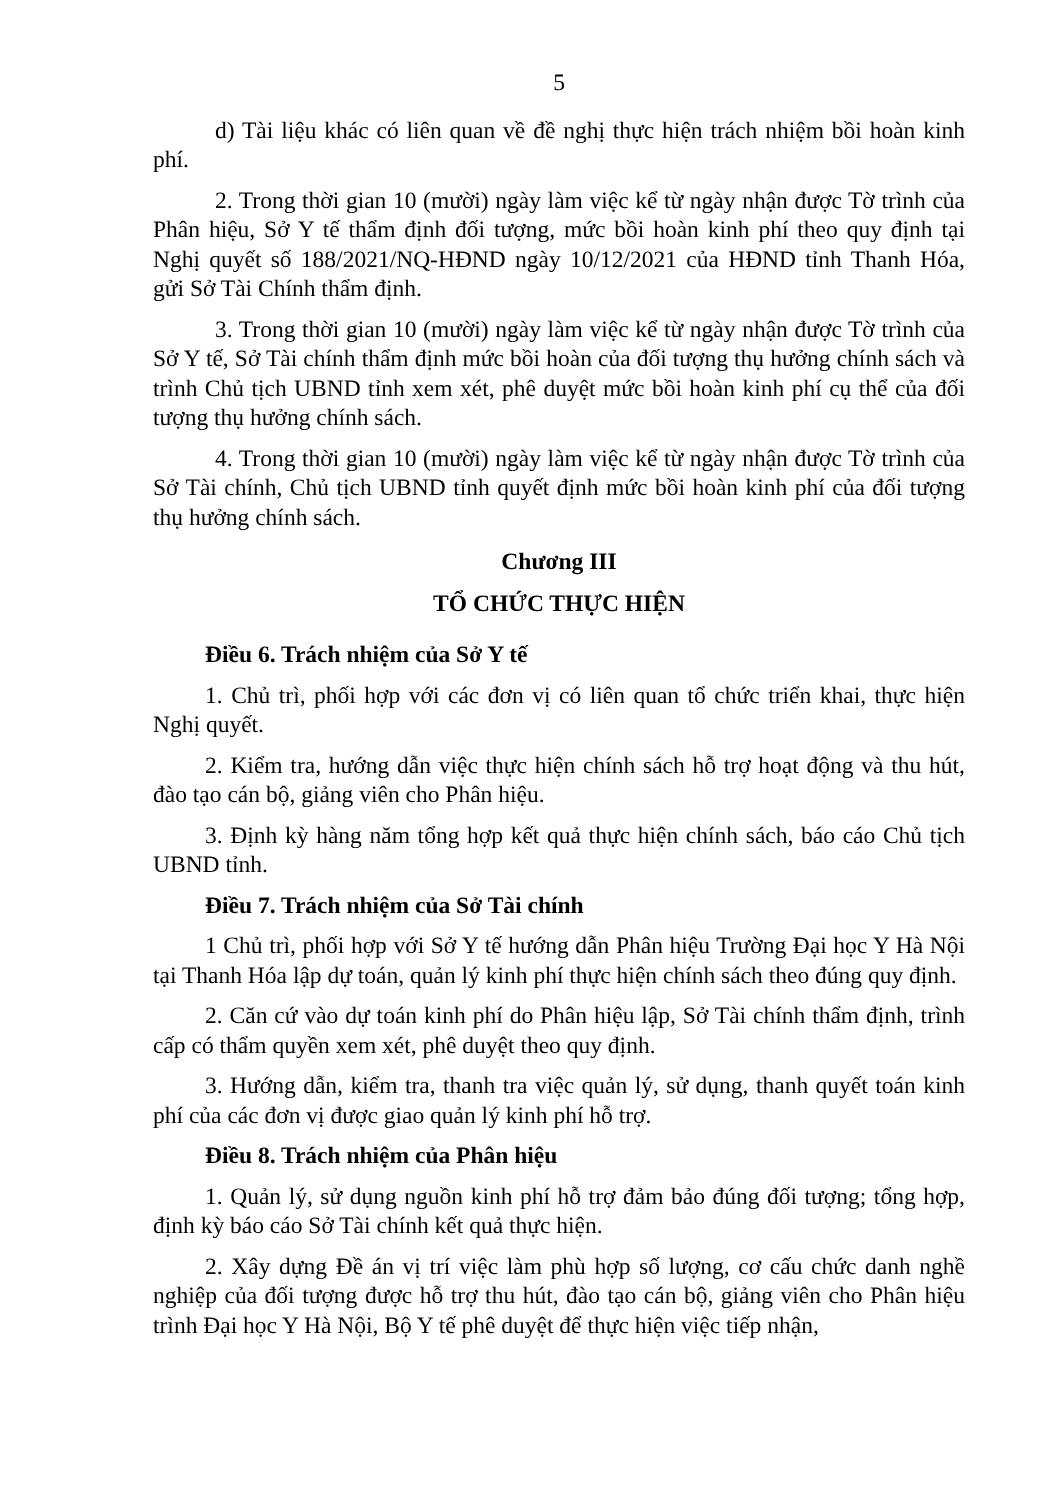5
d) Tài liệu khác có liên quan về đề nghị thực hiện trách nhiệm bồi hoàn kinh phí.
2. Trong thời gian 10 (mười) ngày làm việc kể từ ngày nhận được Tờ trình của Phân hiệu, Sở Y tế thẩm định đối tượng, mức bồi hoàn kinh phí theo quy định tại Nghị quyết số 188/2021/NQ-HĐND ngày 10/12/2021 của HĐND tỉnh Thanh Hóa, gửi Sở Tài Chính thẩm định.
3. Trong thời gian 10 (mười) ngày làm việc kể từ ngày nhận được Tờ trình của Sở Y tế, Sở Tài chính thẩm định mức bồi hoàn của đối tượng thụ hưởng chính sách và trình Chủ tịch UBND tỉnh xem xét, phê duyệt mức bồi hoàn kinh phí cụ thể của đối tượng thụ hưởng chính sách.
4. Trong thời gian 10 (mười) ngày làm việc kể từ ngày nhận được Tờ trình của Sở Tài chính, Chủ tịch UBND tỉnh quyết định mức bồi hoàn kinh phí của đối tượng thụ hưởng chính sách.
Chương III
TỔ CHỨC THỰC HIỆN
Điều 6. Trách nhiệm của Sở Y tế
1. Chủ trì, phối hợp với các đơn vị có liên quan tổ chức triển khai, thực hiện Nghị quyết.
2. Kiểm tra, hướng dẫn việc thực hiện chính sách hỗ trợ hoạt động và thu hút, đào tạo cán bộ, giảng viên cho Phân hiệu.
3. Định kỳ hàng năm tổng hợp kết quả thực hiện chính sách, báo cáo Chủ tịch UBND tỉnh.
Điều 7. Trách nhiệm của Sở Tài chính
1 Chủ trì, phối hợp với Sở Y tế hướng dẫn Phân hiệu Trường Đại học Y Hà Nội tại Thanh Hóa lập dự toán, quản lý kinh phí thực hiện chính sách theo đúng quy định.
2. Căn cứ vào dự toán kinh phí do Phân hiệu lập, Sở Tài chính thẩm định, trình cấp có thẩm quyền xem xét, phê duyệt theo quy định.
3. Hướng dẫn, kiểm tra, thanh tra việc quản lý, sử dụng, thanh quyết toán kinh phí của các đơn vị được giao quản lý kinh phí hỗ trợ.
Điều 8. Trách nhiệm của Phân hiệu
1. Quản lý, sử dụng nguồn kinh phí hỗ trợ đảm bảo đúng đối tượng; tổng hợp, định kỳ báo cáo Sở Tài chính kết quả thực hiện.
2. Xây dựng Đề án vị trí việc làm phù hợp số lượng, cơ cấu chức danh nghề nghiệp của đối tượng được hỗ trợ thu hút, đào tạo cán bộ, giảng viên cho Phân hiệu trình Đại học Y Hà Nội, Bộ Y tế phê duyệt để thực hiện việc tiếp nhận,